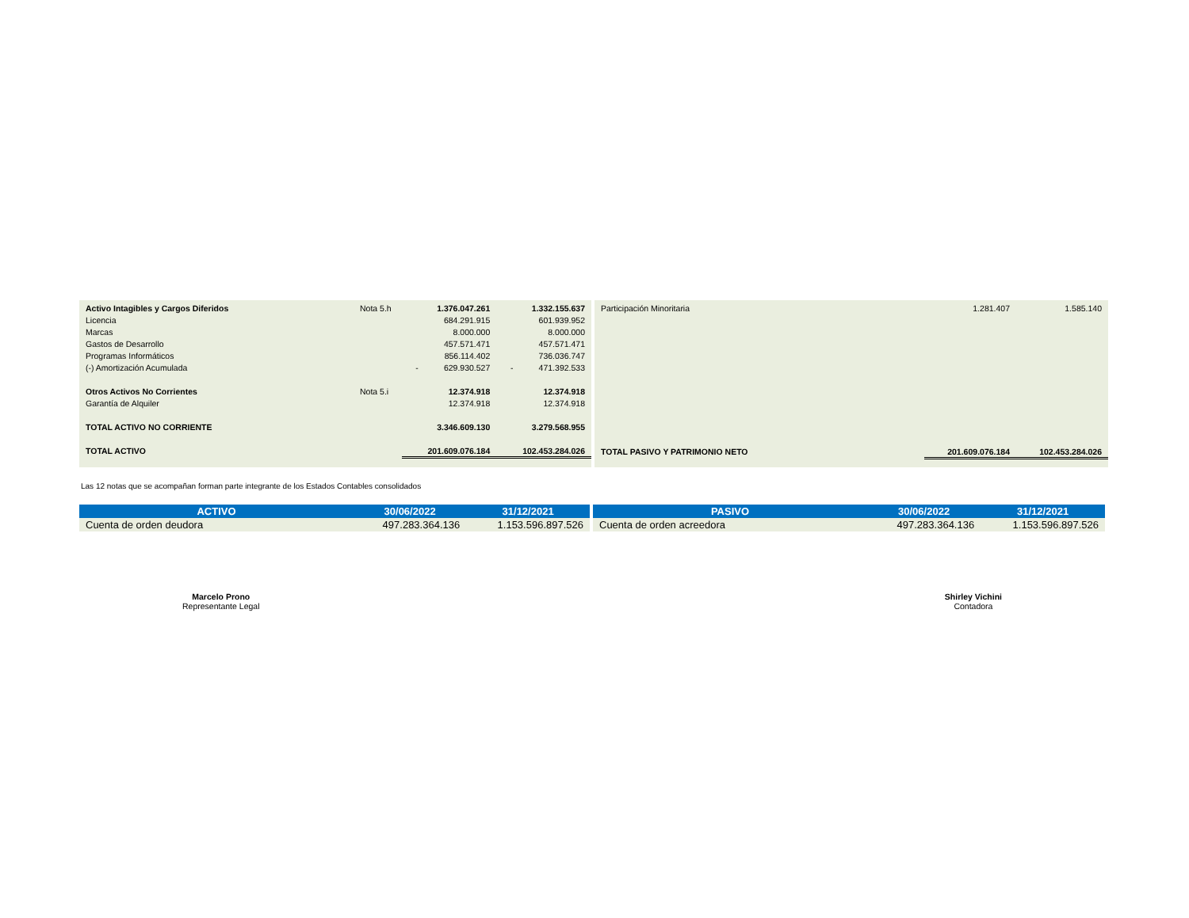| Activo Intagibles y Cargos Diferidos | Nota 5.h | 1.376.047.261 | 1.332.155.637 |
| Licencia | | 684.291.915 | 601.939.952 |
| Marcas | | 8.000.000 | 8.000.000 |
| Gastos de Desarrollo | | 457.571.471 | 457.571.471 |
| Programas Informáticos | | 856.114.402 | 736.036.747 |
| (-) Amortización Acumulada | | - 629.930.527 | - 471.392.533 |
| Otros Activos No Corrientes | Nota 5.i | 12.374.918 | 12.374.918 |
| Garantía de Alquiler | | 12.374.918 | 12.374.918 |
| TOTAL ACTIVO NO CORRIENTE | | 3.346.609.130 | 3.279.568.955 |
| TOTAL ACTIVO | | 201.609.076.184 | 102.453.284.026 |
| Participación Minoritaria | 1.281.407 | 1.585.140 |
| TOTAL PASIVO Y PATRIMONIO NETO | 201.609.076.184 | 102.453.284.026 |
Las 12 notas que se acompañan forman parte integrante de los Estados Contables consolidados
| ACTIVO | 30/06/2022 | 31/12/2021 |
| --- | --- | --- |
| Cuenta de orden deudora | 497.283.364.136 | 1.153.596.897.526 |
| PASIVO | 30/06/2022 | 31/12/2021 |
| --- | --- | --- |
| Cuenta de orden acreedora | 497.283.364.136 | 1.153.596.897.526 |
Marcelo Prono
Representante Legal
Shirley Vichini
Contadora